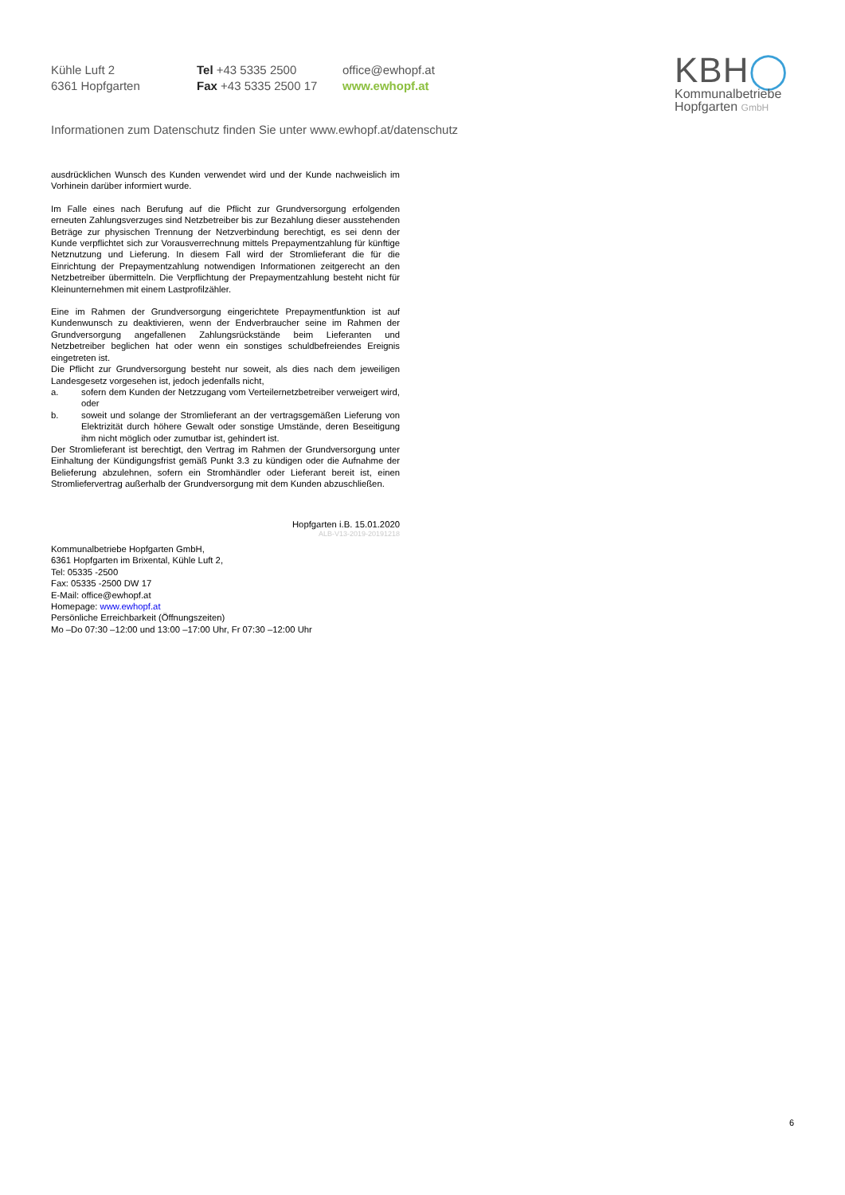Kühle Luft 2
6361 Hopfgarten
Tel +43 5335 2500
Fax +43 5335 2500 17
office@ewhopf.at
www.ewhopf.at
Informationen zum Datenschutz finden Sie unter www.ewhopf.at/datenschutz
KBH◯
Kommunalbetriebe
Hopfgarten GmbH
ausdrücklichen Wunsch des Kunden verwendet wird und der Kunde nachweislich im Vorhinein darüber informiert wurde.
Im Falle eines nach Berufung auf die Pflicht zur Grundversorgung erfolgenden erneuten Zahlungsverzuges sind Netzbetreiber bis zur Bezahlung dieser ausstehenden Beträge zur physischen Trennung der Netzverbindung berechtigt, es sei denn der Kunde verpflichtet sich zur Vorausverrechnung mittels Prepaymentzahlung für künftige Netznutzung und Lieferung. In diesem Fall wird der Stromlieferant die für die Einrichtung der Prepaymentzahlung notwendigen Informationen zeitgerecht an den Netzbetreiber übermitteln. Die Verpflichtung der Prepaymentzahlung besteht nicht für Kleinunternehmen mit einem Lastprofilzähler.
Eine im Rahmen der Grundversorgung eingerichtete Prepaymentfunktion ist auf Kundenwunsch zu deaktivieren, wenn der Endverbraucher seine im Rahmen der Grundversorgung angefallenen Zahlungsrückstände beim Lieferanten und Netzbetreiber beglichen hat oder wenn ein sonstiges schuldbefreiendes Ereignis eingetreten ist.
Die Pflicht zur Grundversorgung besteht nur soweit, als dies nach dem jeweiligen Landesgesetz vorgesehen ist, jedoch jedenfalls nicht,
a. sofern dem Kunden der Netzzugang vom Verteilernetzbetreiber verweigert wird, oder
b. soweit und solange der Stromlieferant an der vertragsgemäßen Lieferung von Elektrizität durch höhere Gewalt oder sonstige Umstände, deren Beseitigung ihm nicht möglich oder zumutbar ist, gehindert ist.
Der Stromlieferant ist berechtigt, den Vertrag im Rahmen der Grundversorgung unter Einhaltung der Kündigungsfrist gemäß Punkt 3.3 zu kündigen oder die Aufnahme der Belieferung abzulehnen, sofern ein Stromhändler oder Lieferant bereit ist, einen Stromliefervertrag außerhalb der Grundversorgung mit dem Kunden abzuschließen.
Hopfgarten i.B. 15.01.2020
ALB-V13-2019-20191218
Kommunalbetriebe Hopfgarten GmbH,
6361 Hopfgarten im Brixental, Kühle Luft 2,
Tel: 05335 -2500
Fax: 05335 -2500 DW 17
E-Mail: office@ewhopf.at
Homepage: www.ewhopf.at
Persönliche Erreichbarkeit (Öffnungszeiten)
Mo –Do 07:30 –12:00 und 13:00 –17:00 Uhr, Fr 07:30 –12:00 Uhr
6